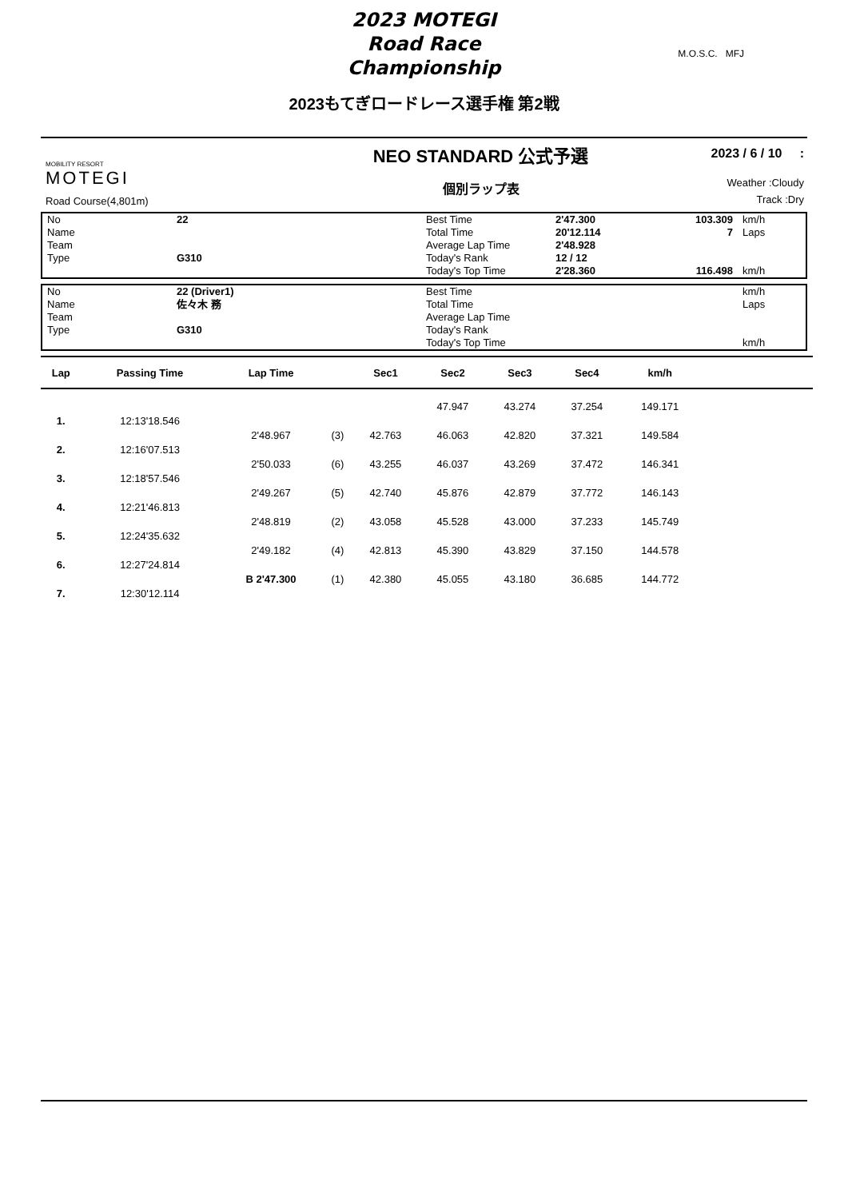2023 MOTEGI
Road Race
Championship
M.O.S.C. MFJ
2023もてぎロードレース選手権 第2戦
MOBILITY RESORT
MOTEGI
Road Course(4,801m)
NEO STANDARD 公式予選
個別ラップ表
2023 / 6 / 10 :
Weather :Cloudy
Track :Dry
| No | 22 | Best Time | 2'47.300 | 103.309 | km/h |
| Name | | Total Time | 20'12.114 | 7 | Laps |
| Team | | Average Lap Time | 2'48.928 | | |
| Type | G310 | Today's Rank | 12 / 12 | | |
| | | Today's Top Time | 2'28.360 | 116.498 | km/h |
| No | 22 (Driver1) | Best Time | | | km/h |
| Name | 佐々木 務 | Total Time | | | Laps |
| Team | | Average Lap Time | | | |
| Type | G310 | Today's Rank | | | |
| | | Today's Top Time | | | km/h |
| Lap | Passing Time | Lap Time | | Sec1 | Sec2 | Sec3 | Sec4 | km/h | |
| --- | --- | --- | --- | --- | --- | --- | --- | --- | --- |
| | | | | | 47.947 | 43.274 | 37.254 | 149.171 | |
| 1. | 12:13'18.546 | | | | | | | | |
| | | 2'48.967 | (3) | 42.763 | 46.063 | 42.820 | 37.321 | 149.584 | |
| 2. | 12:16'07.513 | | | | | | | | |
| | | 2'50.033 | (6) | 43.255 | 46.037 | 43.269 | 37.472 | 146.341 | |
| 3. | 12:18'57.546 | | | | | | | | |
| | | 2'49.267 | (5) | 42.740 | 45.876 | 42.879 | 37.772 | 146.143 | |
| 4. | 12:21'46.813 | | | | | | | | |
| | | 2'48.819 | (2) | 43.058 | 45.528 | 43.000 | 37.233 | 145.749 | |
| 5. | 12:24'35.632 | | | | | | | | |
| | | 2'49.182 | (4) | 42.813 | 45.390 | 43.829 | 37.150 | 144.578 | |
| 6. | 12:27'24.814 | | | | | | | | |
| | | B 2'47.300 | (1) | 42.380 | 45.055 | 43.180 | 36.685 | 144.772 | |
| 7. | 12:30'12.114 | | | | | | | | |